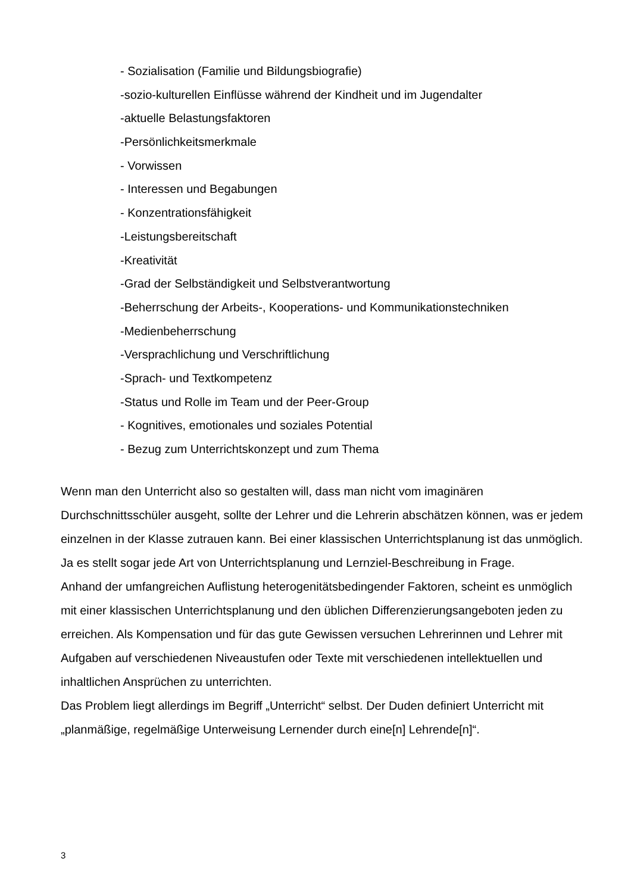- Sozialisation (Familie und Bildungsbiografie)
-sozio-kulturellen Einflüsse während der Kindheit und im Jugendalter
-aktuelle Belastungsfaktoren
-Persönlichkeitsmerkmale
- Vorwissen
- Interessen und Begabungen
- Konzentrationsfähigkeit
-Leistungsbereitschaft
-Kreativität
-Grad der Selbständigkeit und Selbstverantwortung
-Beherrschung der Arbeits-, Kooperations- und Kommunikationstechniken
-Medienbeherrschung
-Versprachlichung und Verschriftlichung
-Sprach- und Textkompetenz
-Status und Rolle im Team und der Peer-Group
- Kognitives, emotionales und soziales Potential
- Bezug zum Unterrichtskonzept und zum Thema
Wenn man den Unterricht also so gestalten will, dass man nicht vom imaginären Durchschnittsschüler ausgeht, sollte der Lehrer und die Lehrerin abschätzen können, was er jedem einzelnen in der Klasse zutrauen kann. Bei einer klassischen Unterrichtsplanung ist das unmöglich. Ja es stellt sogar jede Art von Unterrichtsplanung und Lernziel-Beschreibung in Frage.
Anhand der umfangreichen Auflistung heterogenitätsbedingender Faktoren, scheint es unmöglich mit einer klassischen Unterrichtsplanung und den üblichen Differenzierungsangeboten jeden zu erreichen. Als Kompensation und für das gute Gewissen versuchen Lehrerinnen und Lehrer mit Aufgaben auf verschiedenen Niveaustufen oder Texte mit verschiedenen intellektuellen und inhaltlichen Ansprüchen zu unterrichten.
Das Problem liegt allerdings im Begriff „Unterricht“ selbst. Der Duden definiert Unterricht mit „planmäßige, regelmäßige Unterweisung Lernender durch eine[n] Lehrende[n]“.
3